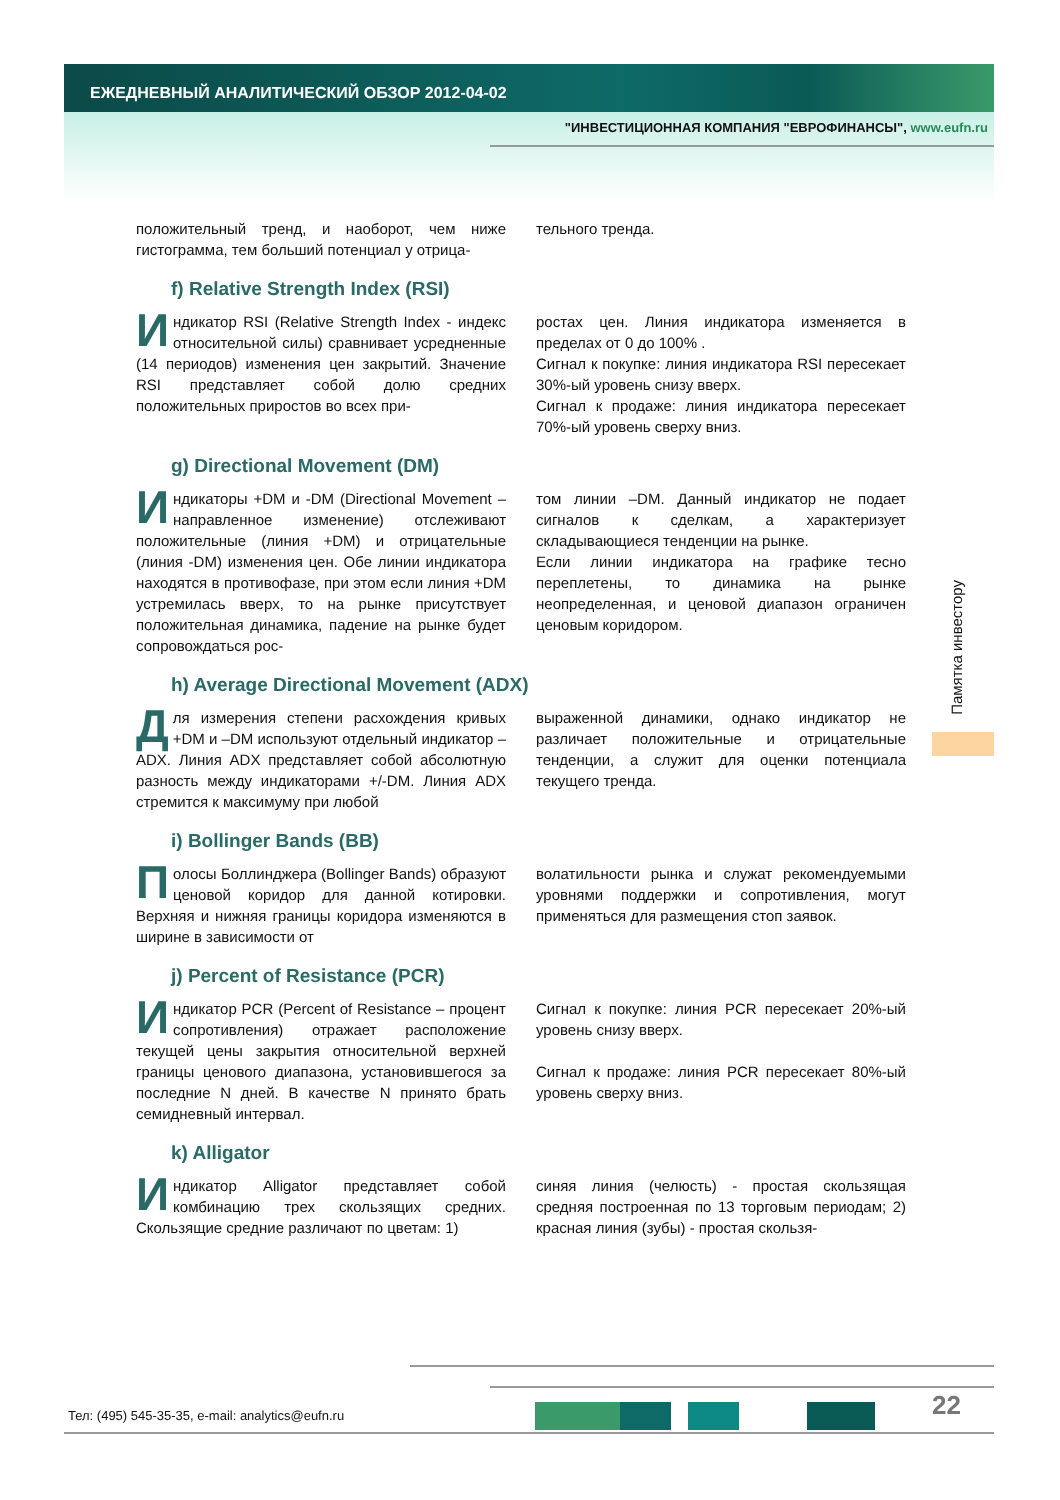ЕЖЕДНЕВНЫЙ АНАЛИТИЧЕСКИЙ ОБЗОР 2012-04-02
"ИНВЕСТИЦИОННАЯ КОМПАНИЯ "ЕВРОФИНАНСЫ", www.eufn.ru
положительный тренд, и наоборот, чем ниже гистограмма, тем больший потенциал у отрица-
тельного тренда.
f) Relative Strength Index (RSI)
Индикатор RSI (Relative Strength Index - индекс относительной силы) сравнивает усредненные (14 периодов) изменения цен закрытий. Значение RSI представляет собой долю средних положительных приростов во всех при-
ростах цен. Линия индикатора изменяется в пределах от 0 до 100% .
Сигнал к покупке: линия индикатора RSI пересекает 30%-ый уровень снизу вверх.
Сигнал к продаже: линия индикатора пересекает 70%-ый уровень сверху вниз.
g) Directional Movement (DM)
Индикаторы +DM и -DM (Directional Movement – направленное изменение) отслеживают положительные (линия +DM) и отрицательные (линия -DM) изменения цен. Обе линии индикатора находятся в противофазе, при этом если линия +DM устремилась вверх, то на рынке присутствует положительная динамика, падение на рынке будет сопровождаться рос-
том линии –DM. Данный индикатор не подает сигналов к сделкам, а характеризует складывающиеся тенденции на рынке.
Если линии индикатора на графике тесно переплетены, то динамика на рынке неопределенная, и ценовой диапазон ограничен ценовым коридором.
h) Average Directional Movement (ADX)
Для измерения степени расхождения кривых +DM и –DM используют отдельный индикатор – ADX. Линия ADX представляет собой абсолютную разность между индикаторами +/-DM. Линия ADX стремится к максимуму при любой
выраженной динамики, однако индикатор не различает положительные и отрицательные тенденции, а служит для оценки потенциала текущего тренда.
i) Bollinger Bands (BB)
Полосы Боллинджера (Bollinger Bands) образуют ценовой коридор для данной котировки. Верхняя и нижняя границы коридора изменяются в ширине в зависимости от
волатильности рынка и служат рекомендуемыми уровнями поддержки и сопротивления, могут применяться для размещения стоп заявок.
j) Percent of Resistance (PCR)
Индикатор PCR (Percent of Resistance – процент сопротивления) отражает расположение текущей цены закрытия относительной верхней границы ценового диапазона, установившегося за последние N дней. В качестве N принято брать семидневный интервал.
Сигнал к покупке: линия PCR пересекает 20%-ый уровень снизу вверх.
Сигнал к продаже: линия PCR пересекает 80%-ый уровень сверху вниз.
k) Alligator
Индикатор Alligator представляет собой комбинацию трех скользящих средних. Скользящие средние различают по цветам: 1)
синяя линия (челюсть) - простая скользящая средняя построенная по 13 торговым периодам; 2) красная линия (зубы) - простая скользя-
Памятка инвестору
22
Тел: (495) 545-35-35, e-mail: analytics@eufn.ru